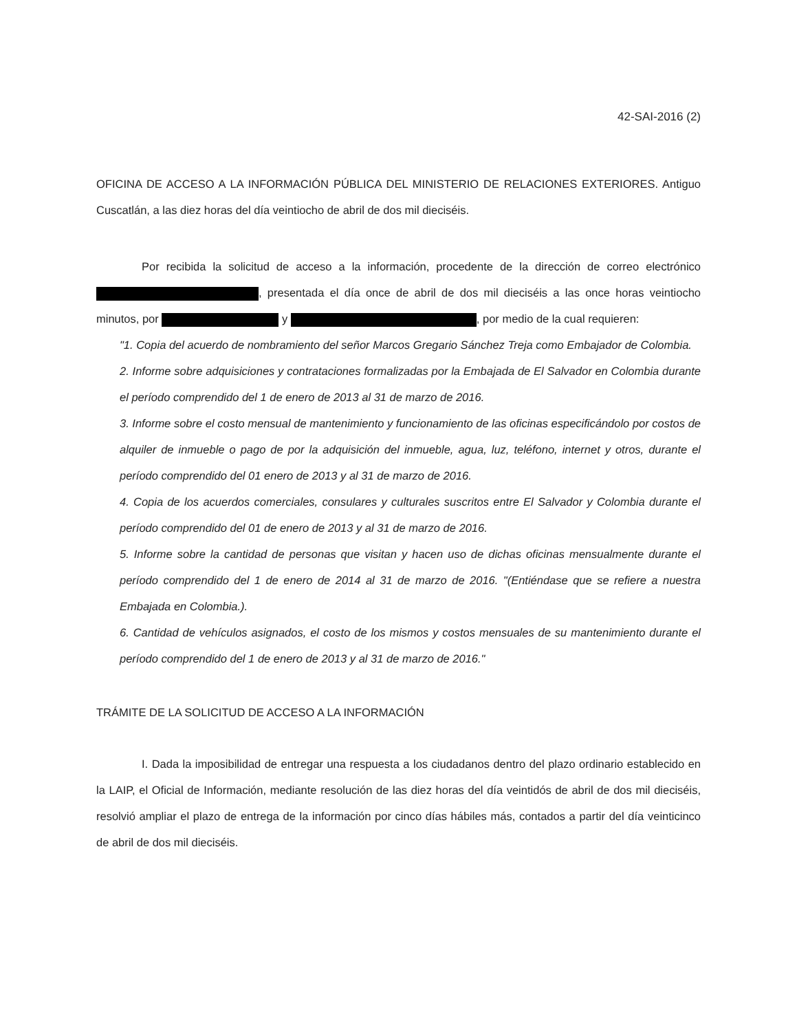42-SAI-2016 (2)
OFICINA DE ACCESO A LA INFORMACIÓN PÚBLICA DEL MINISTERIO DE RELACIONES EXTERIORES. Antiguo Cuscatlán, a las diez horas del día veintiocho de abril de dos mil dieciséis.
Por recibida la solicitud de acceso a la información, procedente de la dirección de correo electrónico , presentada el día once de abril de dos mil dieciséis a las once horas veintiocho minutos, por y , por medio de la cual requieren:
"1. Copia del acuerdo de nombramiento del señor Marcos Gregario Sánchez Treja como Embajador de Colombia.
2. Informe sobre adquisiciones y contrataciones formalizadas por la Embajada de El Salvador en Colombia durante el período comprendido del 1 de enero de 2013 al 31 de marzo de 2016.
3. Informe sobre el costo mensual de mantenimiento y funcionamiento de las oficinas especificándolo por costos de alquiler de inmueble o pago de por la adquisición del inmueble, agua, luz, teléfono, internet y otros, durante el período comprendido del 01 enero de 2013 y al 31 de marzo de 2016.
4. Copia de los acuerdos comerciales, consulares y culturales suscritos entre El Salvador y Colombia durante el período comprendido del 01 de enero de 2013 y al 31 de marzo de 2016.
5. Informe sobre la cantidad de personas que visitan y hacen uso de dichas oficinas mensualmente durante el período comprendido del 1 de enero de 2014 al 31 de marzo de 2016. "(Entiéndase que se refiere a nuestra Embajada en Colombia.).
6. Cantidad de vehículos asignados, el costo de los mismos y costos mensuales de su mantenimiento durante el período comprendido del 1 de enero de 2013 y al 31 de marzo de 2016."
TRÁMITE DE LA SOLICITUD DE ACCESO A LA INFORMACIÓN
I. Dada la imposibilidad de entregar una respuesta a los ciudadanos dentro del plazo ordinario establecido en la LAIP, el Oficial de Información, mediante resolución de las diez horas del día veintidós de abril de dos mil dieciséis, resolvió ampliar el plazo de entrega de la información por cinco días hábiles más, contados a partir del día veinticinco de abril de dos mil dieciséis.